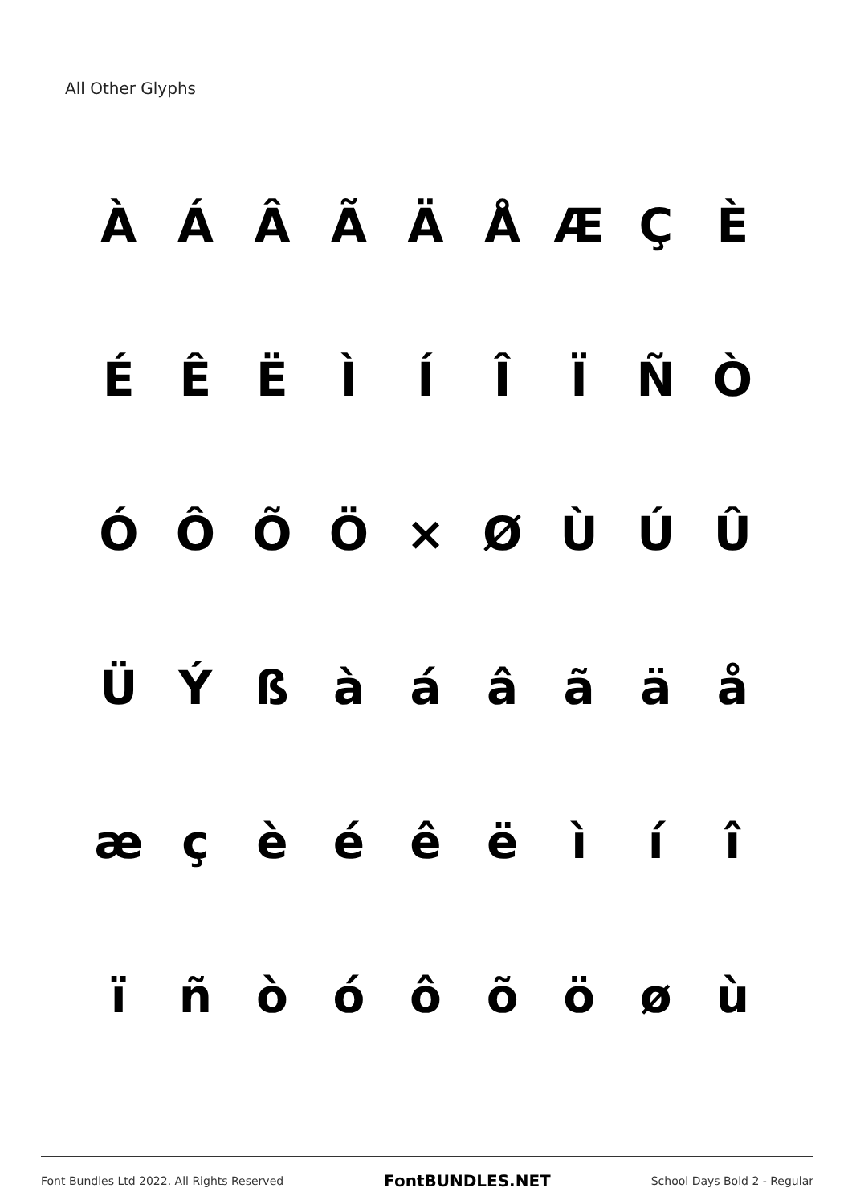All Other Glyphs
À Á Â Ã Ä Å Æ Ç È
É Ê Ë Ì Í Î Ï Ñ Ò
Ó Ô Õ Ö × Ø Ù Ú Û
Ü Ý ß à á â ã ä å
æ ç è é ê ë ì í î
ï ñ ò ó ô õ ö ø ù
Font Bundles Ltd 2022. All Rights Reserved FontBUNDLES.NET School Days Bold 2 - Regular